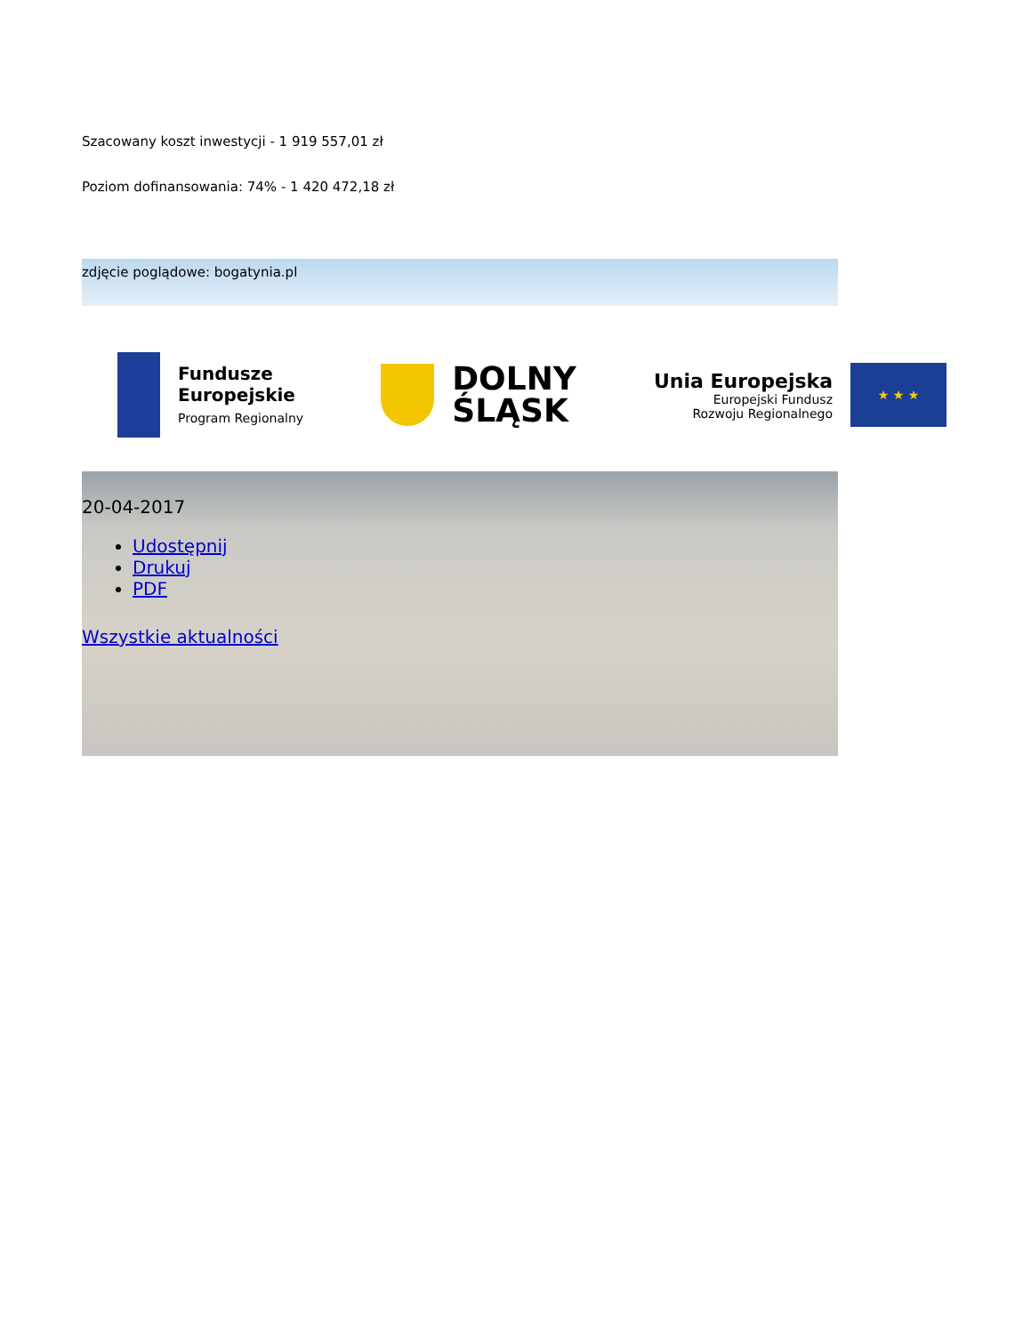Szacowany koszt inwestycji - 1 919 557,01 zł
Poziom dofinansowania: 74% - 1 420 472,18 zł
zdjęcie poglądowe: bogatynia.pl
Fundusze
Europejskie
Program Regionalny
DOLNY
ŚLĄSK
Unia Europejska
Europejski Fundusz
Rozwoju Regionalnego
★ ★ ★
20-04-2017
Udostępnij
Drukuj
PDF
Wszystkie aktualności